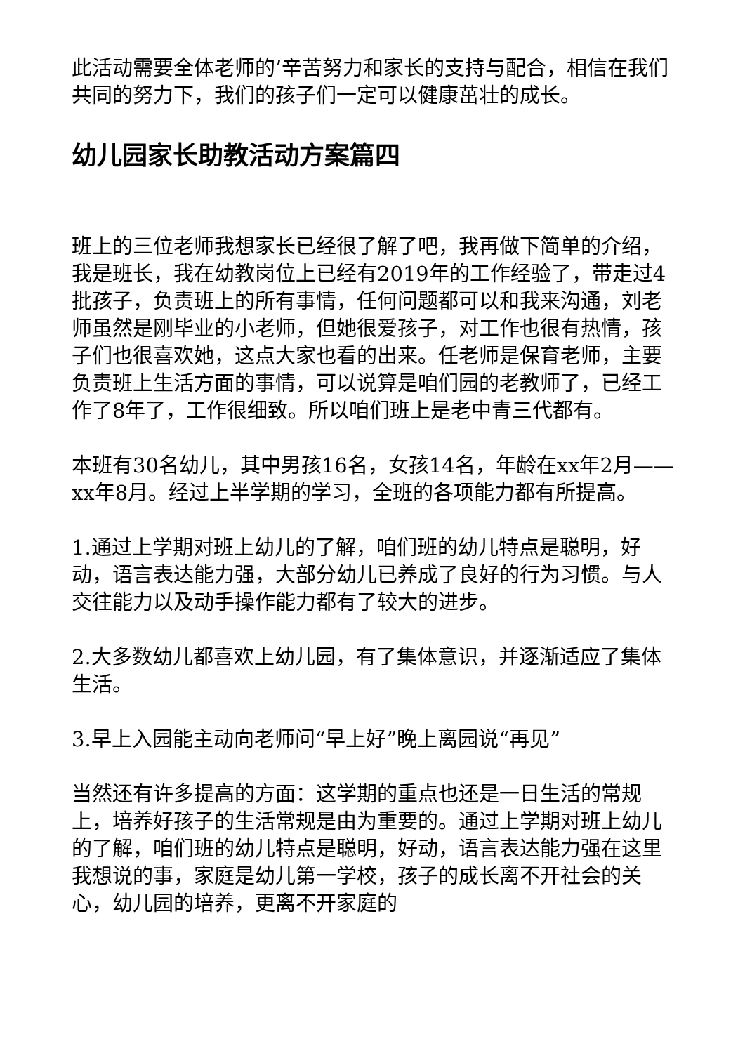此活动需要全体老师的’辛苦努力和家长的支持与配合，相信在我们共同的努力下，我们的孩子们一定可以健康茁壮的成长。
幼儿园家长助教活动方案篇四
班上的三位老师我想家长已经很了解了吧，我再做下简单的介绍，我是班长，我在幼教岗位上已经有2019年的工作经验了，带走过4批孩子，负责班上的所有事情，任何问题都可以和我来沟通，刘老师虽然是刚毕业的小老师，但她很爱孩子，对工作也很有热情，孩子们也很喜欢她，这点大家也看的出来。任老师是保育老师，主要负责班上生活方面的事情，可以说算是咱们园的老教师了，已经工作了8年了，工作很细致。所以咱们班上是老中青三代都有。
本班有30名幼儿，其中男孩16名，女孩14名，年龄在xx年2月——xx年8月。经过上半学期的学习，全班的各项能力都有所提高。
1.通过上学期对班上幼儿的了解，咱们班的幼儿特点是聪明，好动，语言表达能力强，大部分幼儿已养成了良好的行为习惯。与人交往能力以及动手操作能力都有了较大的进步。
2.大多数幼儿都喜欢上幼儿园，有了集体意识，并逐渐适应了集体生活。
3.早上入园能主动向老师问“早上好”晚上离园说“再见”
当然还有许多提高的方面：这学期的重点也还是一日生活的常规上，培养好孩子的生活常规是由为重要的。通过上学期对班上幼儿的了解，咱们班的幼儿特点是聪明，好动，语言表达能力强在这里我想说的事，家庭是幼儿第一学校，孩子的成长离不开社会的关心，幼儿园的培养，更离不开家庭的